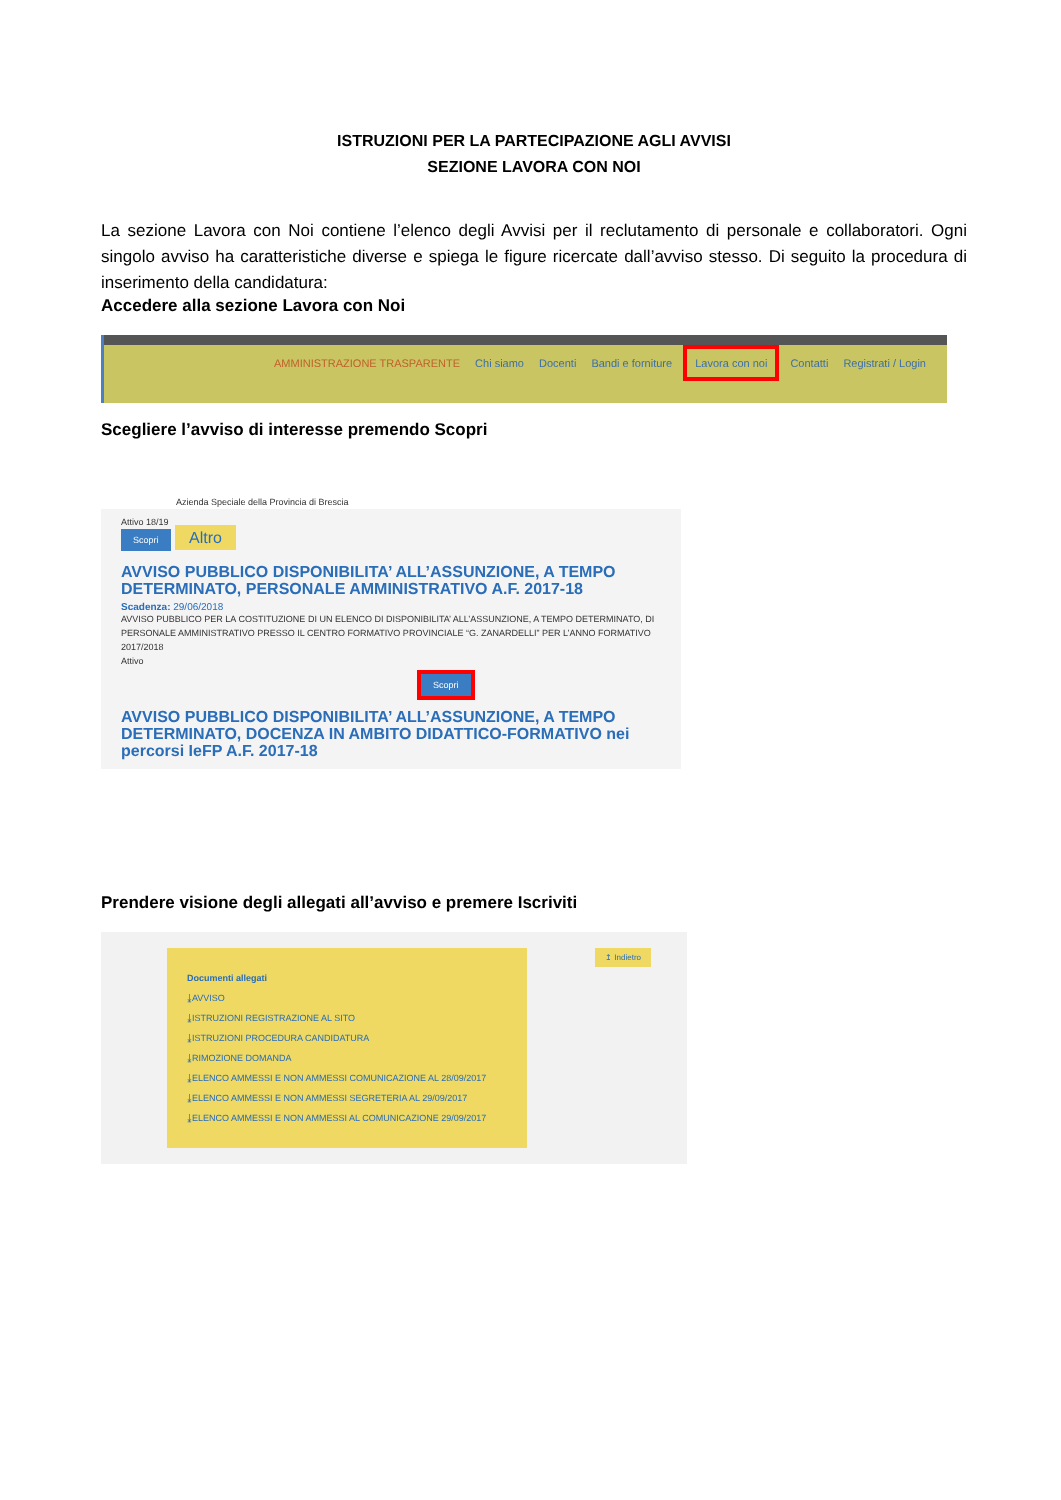ISTRUZIONI PER LA PARTECIPAZIONE AGLI AVVISI
SEZIONE LAVORA CON NOI
La sezione Lavora con Noi contiene l’elenco degli Avvisi per il reclutamento di personale e collaboratori. Ogni singolo avviso ha caratteristiche diverse e spiega le figure ricercate dall’avviso stesso. Di seguito la procedura di inserimento della candidatura:
Accedere alla sezione Lavora con Noi
AMMINISTRAZIONE TRASPARENTE Chi siamo Docenti Bandi e forniture Lavora con noi Contatti Registrati / Login
Scegliere l’avviso di interesse premendo Scopri
Azienda Speciale della Provincia di Brescia
Attivo 18/19
Scopri Altro
AVVISO PUBBLICO DISPONIBILITA’ ALL’ASSUNZIONE, A TEMPO DETERMINATO, PERSONALE AMMINISTRATIVO A.F. 2017-18
Scadenza: 29/06/2018
AVVISO PUBBLICO PER LA COSTITUZIONE DI UN ELENCO DI DISPONIBILITA’ ALL’ASSUNZIONE, A TEMPO DETERMINATO, DI PERSONALE AMMINISTRATIVO PRESSO IL CENTRO FORMATIVO PROVINCIALE “G. ZANARDELLI” PER L’ANNO FORMATIVO 2017/2018
Attivo
Scopri
AVVISO PUBBLICO DISPONIBILITA’ ALL’ASSUNZIONE, A TEMPO DETERMINATO, DOCENZA IN AMBITO DIDATTICO-FORMATIVO nei percorsi IeFP A.F. 2017-18
Prendere visione degli allegati all’avviso e premere Iscriviti
↥ Indietro
Documenti allegati
⤓AVVISO
⤓ISTRUZIONI REGISTRAZIONE AL SITO
⤓ISTRUZIONI PROCEDURA CANDIDATURA
⤓RIMOZIONE DOMANDA
⤓ELENCO AMMESSI E NON AMMESSI COMUNICAZIONE AL 28/09/2017
⤓ELENCO AMMESSI E NON AMMESSI SEGRETERIA AL 29/09/2017
⤓ELENCO AMMESSI E NON AMMESSI AL COMUNICAZIONE 29/09/2017